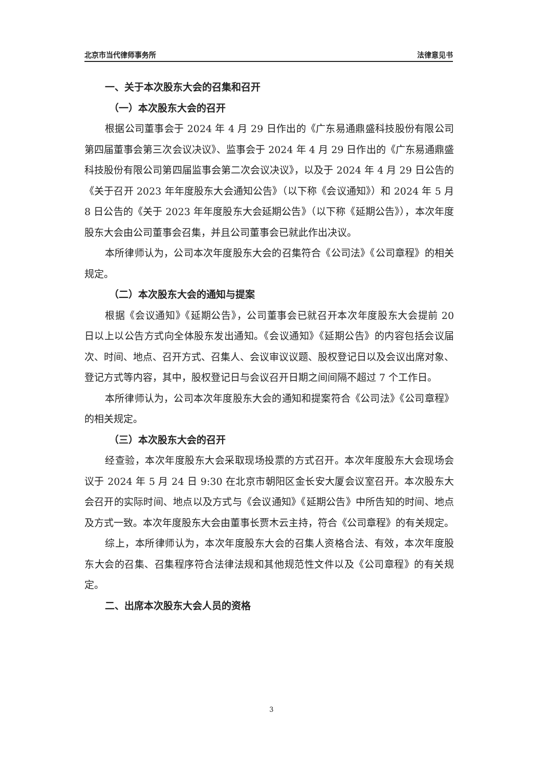北京市当代律师事务所 法律意见书
一、关于本次股东大会的召集和召开
（一）本次股东大会的召开
根据公司董事会于 2024 年 4 月 29 日作出的《广东易通鼎盛科技股份有限公司第四届董事会第三次会议决议》、监事会于 2024 年 4 月 29 日作出的《广东易通鼎盛科技股份有限公司第四届监事会第二次会议决议》，以及于 2024 年 4 月 29 日公告的《关于召开 2023 年年度股东大会通知公告》（以下称《会议通知》）和 2024 年 5 月 8 日公告的《关于 2023 年年度股东大会延期公告》（以下称《延期公告》），本次年度股东大会由公司董事会召集，并且公司董事会已就此作出决议。
本所律师认为，公司本次年度股东大会的召集符合《公司法》《公司章程》的相关规定。
（二）本次股东大会的通知与提案
根据《会议通知》《延期公告》，公司董事会已就召开本次年度股东大会提前 20 日以上以公告方式向全体股东发出通知。《会议通知》《延期公告》的内容包括会议届次、时间、地点、召开方式、召集人、会议审议议题、股权登记日以及会议出席对象、登记方式等内容，其中，股权登记日与会议召开日期之间间隔不超过 7 个工作日。
本所律师认为，公司本次年度股东大会的通知和提案符合《公司法》《公司章程》的相关规定。
（三）本次股东大会的召开
经查验，本次年度股东大会采取现场投票的方式召开。本次年度股东大会现场会议于 2024 年 5 月 24 日 9:30 在北京市朝阳区金长安大厦会议室召开。本次股东大会召开的实际时间、地点以及方式与《会议通知》《延期公告》中所告知的时间、地点及方式一致。本次年度股东大会由董事长贾木云主持，符合《公司章程》的有关规定。
综上，本所律师认为，本次年度股东大会的召集人资格合法、有效，本次年度股东大会的召集、召集程序符合法律法规和其他规范性文件以及《公司章程》的有关规定。
二、出席本次股东大会人员的资格
3